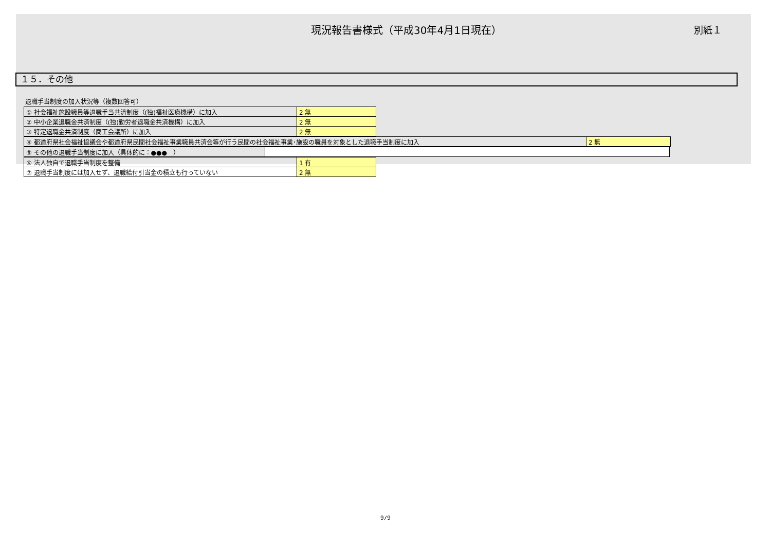現況報告書様式（平成30年4月1日現在）
別紙１
１５．その他
退職手当制度の加入状況等（複数回答可）
| ① 社会福祉施設職員等退職手当共済制度（(独)福祉医療機構）に加入 | 2 無 |
| ② 中小企業退職金共済制度（(独)勤労者退職金共済機構）に加入 | 2 無 |
| ③ 特定退職金共済制度（商工会議所）に加入 | 2 無 |
| ④ 都道府県社会福祉協議会や都道府県民間社会福祉事業職員共済会等が行う民間の社会福祉事業･施設の職員を対象とした退職手当制度に加入 | 2 無 |
| ⑤ その他の退職手当制度に加入（具体的に：●●● ） | |
| ⑥ 法人独自で退職手当制度を整備 | 1 有 |
| ⑦ 退職手当制度には加入せず、退職給付引当金の積立も行っていない | 2 無 |
9/9